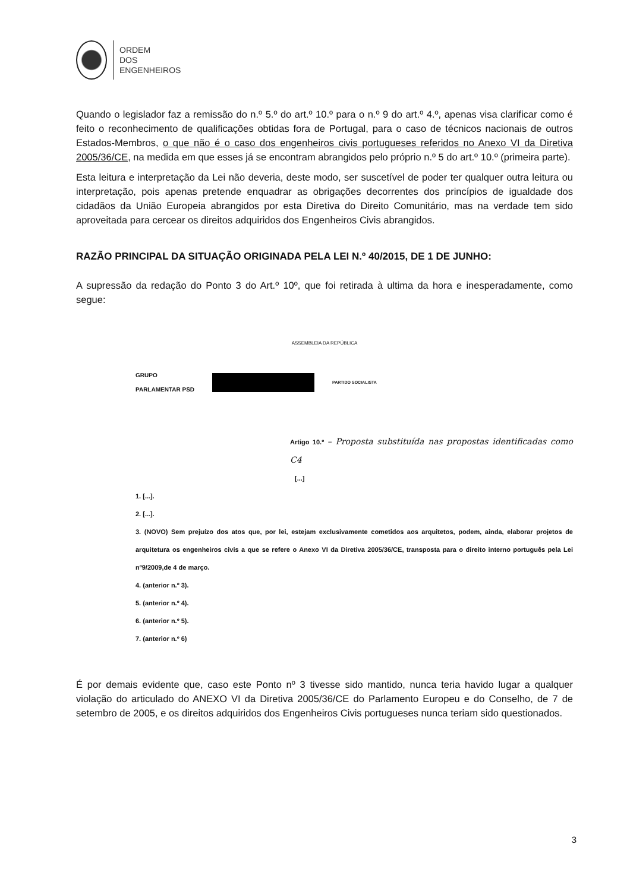ORDEM
DOS
ENGENHEIROS
Quando o legislador faz a remissão do n.º 5.º do art.º 10.º para o n.º 9 do art.º 4.º, apenas visa clarificar como é feito o reconhecimento de qualificações obtidas fora de Portugal, para o caso de técnicos nacionais de outros Estados-Membros, o que não é o caso dos engenheiros civis portugueses referidos no Anexo VI da Diretiva 2005/36/CE, na medida em que esses já se encontram abrangidos pelo próprio n.º 5 do art.º 10.º (primeira parte).
Esta leitura e interpretação da Lei não deveria, deste modo, ser suscetível de poder ter qualquer outra leitura ou interpretação, pois apenas pretende enquadrar as obrigações decorrentes dos princípios de igualdade dos cidadãos da União Europeia abrangidos por esta Diretiva do Direito Comunitário, mas na verdade tem sido aproveitada para cercear os direitos adquiridos dos Engenheiros Civis abrangidos.
RAZÃO PRINCIPAL DA SITUAÇÃO ORIGINADA PELA LEI N.º 40/2015, DE 1 DE JUNHO:
A supressão da redação do Ponto 3 do Art.º 10º, que foi retirada à ultima da hora e inesperadamente, como segue:
ASSEMBLEIA DA REPÚBLICA
GRUPO
PARLAMENTAR PSD
PARTIDO SOCIALISTA
Artigo 10.º – Proposta substituída nas propostas identificadas como C4
[...]
1. [...].
2. [...].
3. (NOVO) Sem prejuízo dos atos que, por lei, estejam exclusivamente cometidos aos arquitetos, podem, ainda, elaborar projetos de arquitetura os engenheiros civis a que se refere o Anexo VI da Diretiva 2005/36/CE, transposta para o direito interno português pela Lei nº9/2009,de 4 de março.
4. (anterior n.º 3).
5. (anterior n.º 4).
6. (anterior n.º 5).
7. (anterior n.º 6)
É por demais evidente que, caso este Ponto nº 3 tivesse sido mantido, nunca teria havido lugar a qualquer violação do articulado do ANEXO VI da Diretiva 2005/36/CE do Parlamento Europeu e do Conselho, de 7 de setembro de 2005, e os direitos adquiridos dos Engenheiros Civis portugueses nunca teriam sido questionados.
3